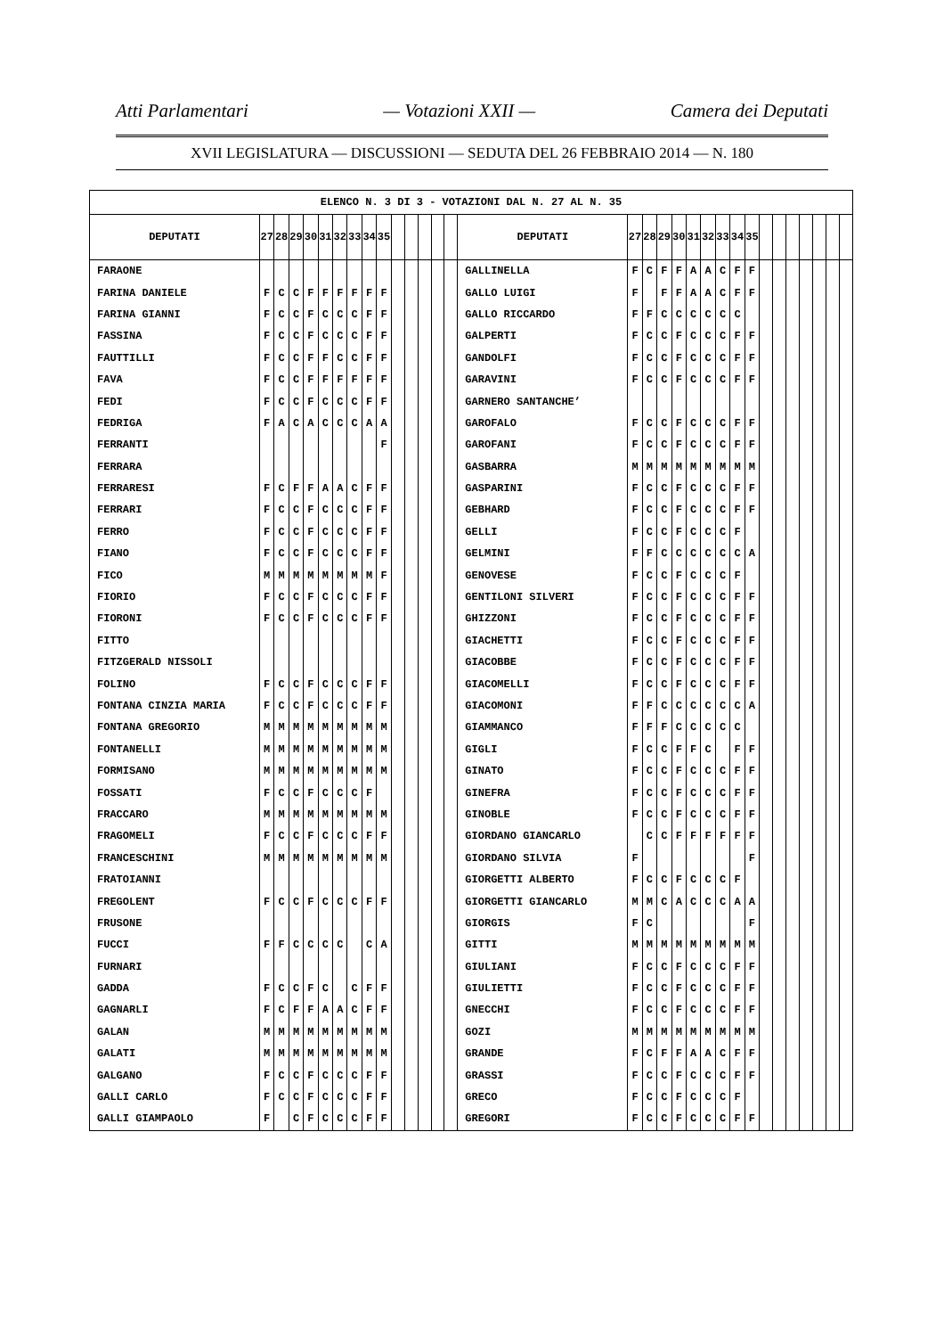Atti Parlamentari — Votazioni XXII — Camera dei Deputati
XVII LEGISLATURA — DISCUSSIONI — SEDUTA DEL 26 FEBBRAIO 2014 — N. 180
| ELENCO N. 3 DI 3 - VOTAZIONI DAL N. 27 AL N. 35 | | | | | | | | | | | | | | | | | | | | | | | | | | | | | | | |
| --- | --- | --- | --- | --- | --- | --- | --- | --- | --- | --- | --- | --- | --- | --- | --- | --- | --- | --- | --- | --- | --- | --- | --- | --- | --- | --- | --- | --- | --- | --- | --- |
| DEPUTATI | 27 | 28 | 29 | 30 | 31 | 32 | 33 | 34 | 35 | | | | | | DEPUTATI | 27 | 28 | 29 | 30 | 31 | 32 | 33 | 34 | 35 | | | | | | | |
| FARAONE | | | | | | | | | | | | | | | GALLINELLA | F | C | F | F | A | A | C | F | F | | | | | | | |
| FARINA DANIELE | F | C | C | F | F | F | F | F | F | | | | | | GALLO LUIGI | F | | F | F | A | A | C | F | F | | | | | | | |
| FARINA GIANNI | F | C | C | F | C | C | C | F | F | | | | | | GALLO RICCARDO | F | F | C | C | C | C | C | C | | | | | | | | |
| FASSINA | F | C | C | F | C | C | C | F | F | | | | | | GALPERTI | F | C | C | F | C | C | C | F | F | | | | | | | |
| FAUTTILLI | F | C | C | F | F | C | C | F | F | | | | | | GANDOLFI | F | C | C | F | C | C | C | F | F | | | | | | | |
| FAVA | F | C | C | F | F | F | F | F | F | | | | | | GARAVINI | F | C | C | F | C | C | C | F | F | | | | | | | |
| FEDI | F | C | C | F | C | C | C | F | F | | | | | | GARNERO SANTANCHE’ | | | | | | | | | | | | | | | | |
| FEDRIGA | F | A | C | A | C | C | C | A | A | | | | | | GAROFALO | F | C | C | F | C | C | C | F | F | | | | | | | |
| FERRANTI | | | | | | | | | F | | | | | | GAROFANI | F | C | C | F | C | C | C | F | F | | | | | | | |
| FERRARA | | | | | | | | | | | | | | | GASBARRA | M | M | M | M | M | M | M | M | M | | | | | | | |
| FERRARESI | F | C | F | F | A | A | C | F | F | | | | | | GASPARINI | F | C | C | F | C | C | C | F | F | | | | | | | |
| FERRARI | F | C | C | F | C | C | C | F | F | | | | | | GEBHARD | F | C | C | F | C | C | C | F | F | | | | | | | |
| FERRO | F | C | C | F | C | C | C | F | F | | | | | | GELLI | F | C | C | F | C | C | C | F | | | | | | | | |
| FIANO | F | C | C | F | C | C | C | F | F | | | | | | GELMINI | F | F | C | C | C | C | C | C | A | | | | | | | |
| FICO | M | M | M | M | M | M | M | M | F | | | | | | GENOVESE | F | C | C | F | C | C | C | F | | | | | | | | |
| FIORIO | F | C | C | F | C | C | C | F | F | | | | | | GENTILONI SILVERI | F | C | C | F | C | C | C | F | F | | | | | | | |
| FIORONI | F | C | C | F | C | C | C | F | F | | | | | | GHIZZONI | F | C | C | F | C | C | C | F | F | | | | | | | |
| FITTO | | | | | | | | | | | | | | | GIACHETTI | F | C | C | F | C | C | C | F | F | | | | | | | |
| FITZGERALD NISSOLI | | | | | | | | | | | | | | | GIACOBBE | F | C | C | F | C | C | C | F | F | | | | | | | |
| FOLINO | F | C | C | F | C | C | C | F | F | | | | | | GIACOMELLI | F | C | C | F | C | C | C | F | F | | | | | | | |
| FONTANA CINZIA MARIA | F | C | C | F | C | C | C | F | F | | | | | | GIACOMONI | F | F | C | C | C | C | C | C | A | | | | | | | |
| FONTANA GREGORIO | M | M | M | M | M | M | M | M | M | | | | | | GIAMMANCO | F | F | F | C | C | C | C | C | | | | | | | | |
| FONTANELLI | M | M | M | M | M | M | M | M | M | | | | | | GIGLI | F | C | C | F | F | C | | F | F | | | | | | | |
| FORMISANO | M | M | M | M | M | M | M | M | M | | | | | | GINATO | F | C | C | F | C | C | C | F | F | | | | | | | |
| FOSSATI | F | C | C | F | C | C | C | F | | | | | | | GINEFRA | F | C | C | F | C | C | C | F | F | | | | | | | |
| FRACCARO | M | M | M | M | M | M | M | M | M | | | | | | GINOBLE | F | C | C | F | C | C | C | F | F | | | | | | | |
| FRAGOMELI | F | C | C | F | C | C | C | F | F | | | | | | GIORDANO GIANCARLO | | C | C | F | F | F | F | F | F | | | | | | | |
| FRANCESCHINI | M | M | M | M | M | M | M | M | M | | | | | | GIORDANO SILVIA | F | | | | | | | | F | | | | | | | |
| FRATOIANNI | | | | | | | | | | | | | | | GIORGETTI ALBERTO | F | C | C | F | C | C | C | F | | | | | | | | |
| FREGOLENT | F | C | C | F | C | C | C | F | F | | | | | | GIORGETTI GIANCARLO | M | M | C | A | C | C | C | A | A | | | | | | | |
| FRUSONE | | | | | | | | | | | | | | | GIORGIS | F | C | | | | | | | F | | | | | | | |
| FUCCI | F | F | C | C | C | C | | C | A | | | | | | GITTI | M | M | M | M | M | M | M | M | M | | | | | | | |
| FURNARI | | | | | | | | | | | | | | | GIULIANI | F | C | C | F | C | C | C | F | F | | | | | | | |
| GADDA | F | C | C | F | C | | C | F | F | | | | | | GIULIETTI | F | C | C | F | C | C | C | F | F | | | | | | | |
| GAGNARLI | F | C | F | F | A | A | C | F | F | | | | | | GNECCHI | F | C | C | F | C | C | C | F | F | | | | | | | |
| GALAN | M | M | M | M | M | M | M | M | M | | | | | | GOZI | M | M | M | M | M | M | M | M | M | | | | | | | |
| GALATI | M | M | M | M | M | M | M | M | M | | | | | | GRANDE | F | C | F | F | A | A | C | F | F | | | | | | | |
| GALGANO | F | C | C | F | C | C | C | F | F | | | | | | GRASSI | F | C | C | F | C | C | C | F | F | | | | | | | |
| GALLI CARLO | F | C | C | F | C | C | C | F | F | | | | | | GRECO | F | C | C | F | C | C | C | F | | | | | | | | |
| GALLI GIAMPAOLO | F | | C | F | C | C | C | F | F | | | | | | GREGORI | F | C | C | F | C | C | C | F | F | | | | | | | |